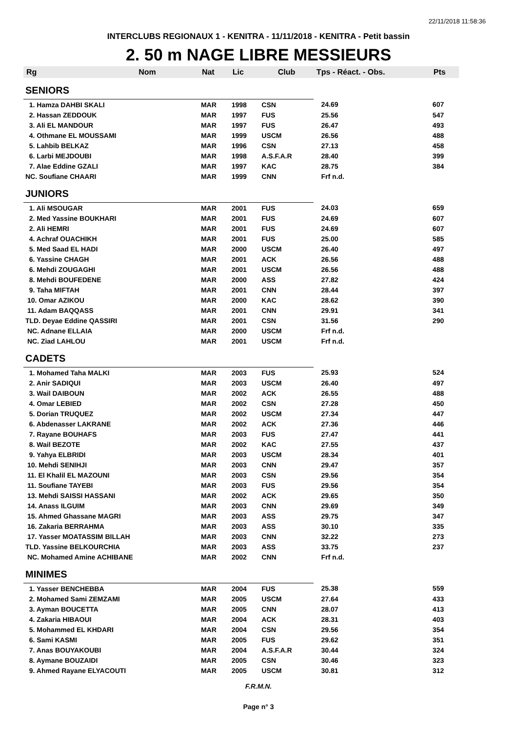22/11/2018 11:58:36
INTERCLUBS REGIONAUX 1 - KENITRA - 11/11/2018 - KENITRA - Petit bassin
2. 50 m NAGE LIBRE MESSIEURS
| Rg | Nom | Nat | Lic | Club | Tps - Réact. - Obs. | Pts |
| --- | --- | --- | --- | --- | --- | --- |
| SENIORS | | | | | | |
| 1. Hamza DAHBI SKALI | | MAR | 1998 | CSN | 24.69 | 607 |
| 2. Hassan ZEDDOUK | | MAR | 1997 | FUS | 25.56 | 547 |
| 3. Ali EL MANDOUR | | MAR | 1997 | FUS | 26.47 | 493 |
| 4. Othmane EL MOUSSAMI | | MAR | 1999 | USCM | 26.56 | 488 |
| 5. Lahbib BELKAZ | | MAR | 1996 | CSN | 27.13 | 458 |
| 6. Larbi MEJDOUBI | | MAR | 1998 | A.S.F.A.R | 28.40 | 399 |
| 7. Alae Eddine GZALI | | MAR | 1997 | KAC | 28.75 | 384 |
| NC. Soufiane CHAARI | | MAR | 1999 | CNN | Frf n.d. | |
| JUNIORS | | | | | | |
| 1. Ali MSOUGAR | | MAR | 2001 | FUS | 24.03 | 659 |
| 2. Med Yassine BOUKHARI | | MAR | 2001 | FUS | 24.69 | 607 |
| 2. Ali HEMRI | | MAR | 2001 | FUS | 24.69 | 607 |
| 4. Achraf OUACHIKH | | MAR | 2001 | FUS | 25.00 | 585 |
| 5. Med Saad EL HADI | | MAR | 2000 | USCM | 26.40 | 497 |
| 6. Yassine CHAGH | | MAR | 2001 | ACK | 26.56 | 488 |
| 6. Mehdi ZOUGAGHI | | MAR | 2001 | USCM | 26.56 | 488 |
| 8. Mehdi BOUFEDENE | | MAR | 2000 | ASS | 27.82 | 424 |
| 9. Taha MIFTAH | | MAR | 2001 | CNN | 28.44 | 397 |
| 10. Omar AZIKOU | | MAR | 2000 | KAC | 28.62 | 390 |
| 11. Adam BAQQASS | | MAR | 2001 | CNN | 29.91 | 341 |
| TLD. Deyae Eddine QASSIRI | | MAR | 2001 | CSN | 31.56 | 290 |
| NC. Adnane ELLAIA | | MAR | 2000 | USCM | Frf n.d. | |
| NC. Ziad LAHLOU | | MAR | 2001 | USCM | Frf n.d. | |
| CADETS | | | | | | |
| 1. Mohamed Taha MALKI | | MAR | 2003 | FUS | 25.93 | 524 |
| 2. Anir SADIQUI | | MAR | 2003 | USCM | 26.40 | 497 |
| 3. Wail DAIBOUN | | MAR | 2002 | ACK | 26.55 | 488 |
| 4. Omar LEBIED | | MAR | 2002 | CSN | 27.28 | 450 |
| 5. Dorian TRUQUEZ | | MAR | 2002 | USCM | 27.34 | 447 |
| 6. Abdenasser LAKRANE | | MAR | 2002 | ACK | 27.36 | 446 |
| 7. Rayane BOUHAFS | | MAR | 2003 | FUS | 27.47 | 441 |
| 8. Wail BEZOTE | | MAR | 2002 | KAC | 27.55 | 437 |
| 9. Yahya ELBRIDI | | MAR | 2003 | USCM | 28.34 | 401 |
| 10. Mehdi SENIHJI | | MAR | 2003 | CNN | 29.47 | 357 |
| 11. El Khalil EL MAZOUNI | | MAR | 2003 | CSN | 29.56 | 354 |
| 11. Soufiane TAYEBI | | MAR | 2003 | FUS | 29.56 | 354 |
| 13. Mehdi SAISSI HASSANI | | MAR | 2002 | ACK | 29.65 | 350 |
| 14. Anass ILGUIM | | MAR | 2003 | CNN | 29.69 | 349 |
| 15. Ahmed Ghassane MAGRI | | MAR | 2003 | ASS | 29.75 | 347 |
| 16. Zakaria BERRAHMA | | MAR | 2003 | ASS | 30.10 | 335 |
| 17. Yasser MOATASSIM BILLAH | | MAR | 2003 | CNN | 32.22 | 273 |
| TLD. Yassine BELKOURCHIA | | MAR | 2003 | ASS | 33.75 | 237 |
| NC. Mohamed Amine ACHIBANE | | MAR | 2002 | CNN | Frf n.d. | |
| MINIMES | | | | | | |
| 1. Yasser BENCHEBBA | | MAR | 2004 | FUS | 25.38 | 559 |
| 2. Mohamed Sami ZEMZAMI | | MAR | 2005 | USCM | 27.64 | 433 |
| 3. Ayman BOUCETTA | | MAR | 2005 | CNN | 28.07 | 413 |
| 4. Zakaria HIBAOUI | | MAR | 2004 | ACK | 28.31 | 403 |
| 5. Mohammed EL KHDARI | | MAR | 2004 | CSN | 29.56 | 354 |
| 6. Sami KASMI | | MAR | 2005 | FUS | 29.62 | 351 |
| 7. Anas BOUYAKOUBI | | MAR | 2004 | A.S.F.A.R | 30.44 | 324 |
| 8. Aymane BOUZAIDI | | MAR | 2005 | CSN | 30.46 | 323 |
| 9. Ahmed Rayane ELYACOUTI | | MAR | 2005 | USCM | 30.81 | 312 |
F.R.M.N.
Page n° 3